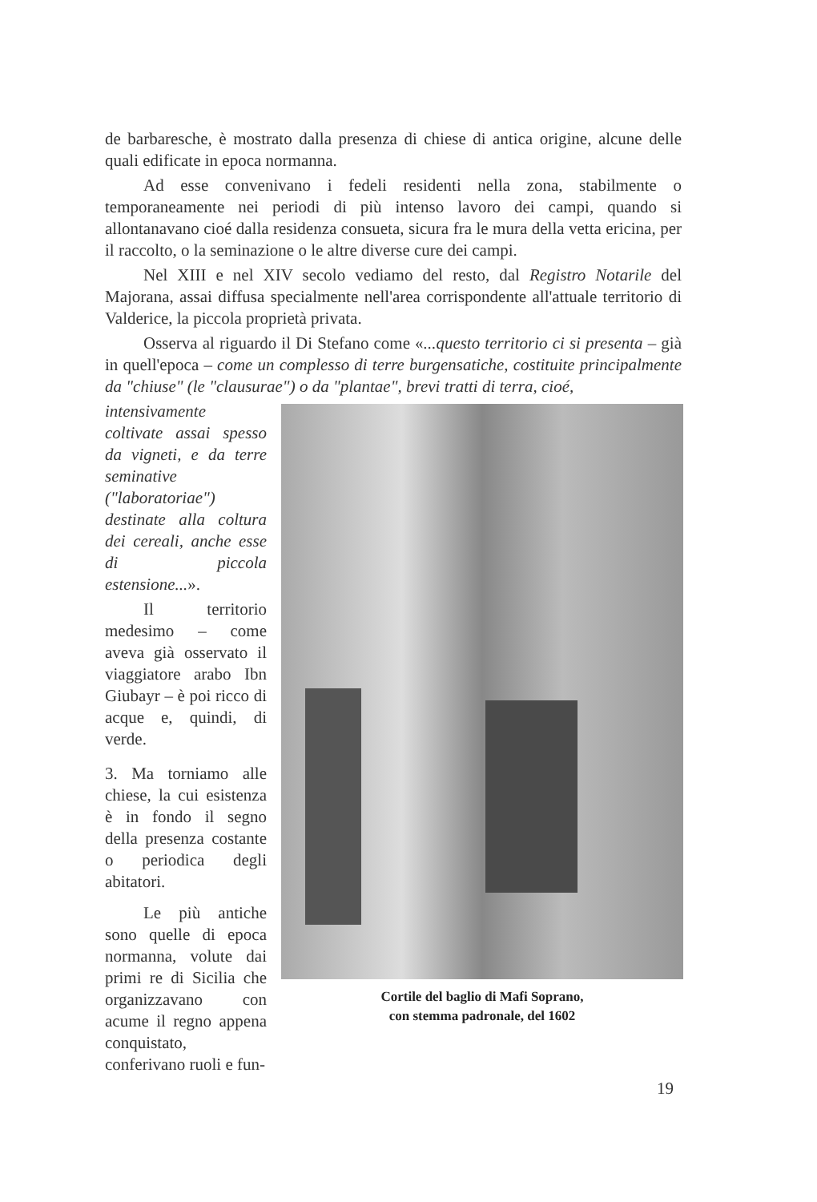de barbaresche, è mostrato dalla presenza di chiese di antica origine, alcune delle quali edificate in epoca normanna.
Ad esse convenivano i fedeli residenti nella zona, stabilmente o temporaneamente nei periodi di più intenso lavoro dei campi, quando si allontanavano cioé dalla residenza consueta, sicura fra le mura della vetta ericina, per il raccolto, o la seminazione o le altre diverse cure dei campi.
Nel XIII e nel XIV secolo vediamo del resto, dal Registro Notarile del Majorana, assai diffusa specialmente nell'area corrispondente all'attuale territorio di Valderice, la piccola proprietà privata.
Osserva al riguardo il Di Stefano come «...questo territorio ci si presenta – già in quell'epoca – come un complesso di terre burgensatiche, costituite principalmente da "chiuse" (le "clausurae") o da "plantae", brevi tratti di terra, cioé,
intensivamente coltivate assai spesso da vigneti, e da terre seminative ("laboratoriae") destinate alla coltura dei cereali, anche esse di piccola estensione...».
Il territorio medesimo – come aveva già osservato il viaggiatore arabo Ibn Giubayr – è poi ricco di acque e, quindi, di verde.
3. Ma torniamo alle chiese, la cui esistenza è in fondo il segno della presenza costante o periodica degli abitatori.
Le più antiche sono quelle di epoca normanna, volute dai primi re di Sicilia che organizzavano con acume il regno appena conquistato, conferivano ruoli e fun-
Cortile del baglio di Mafi Soprano,
con stemma padronale, del 1602
19